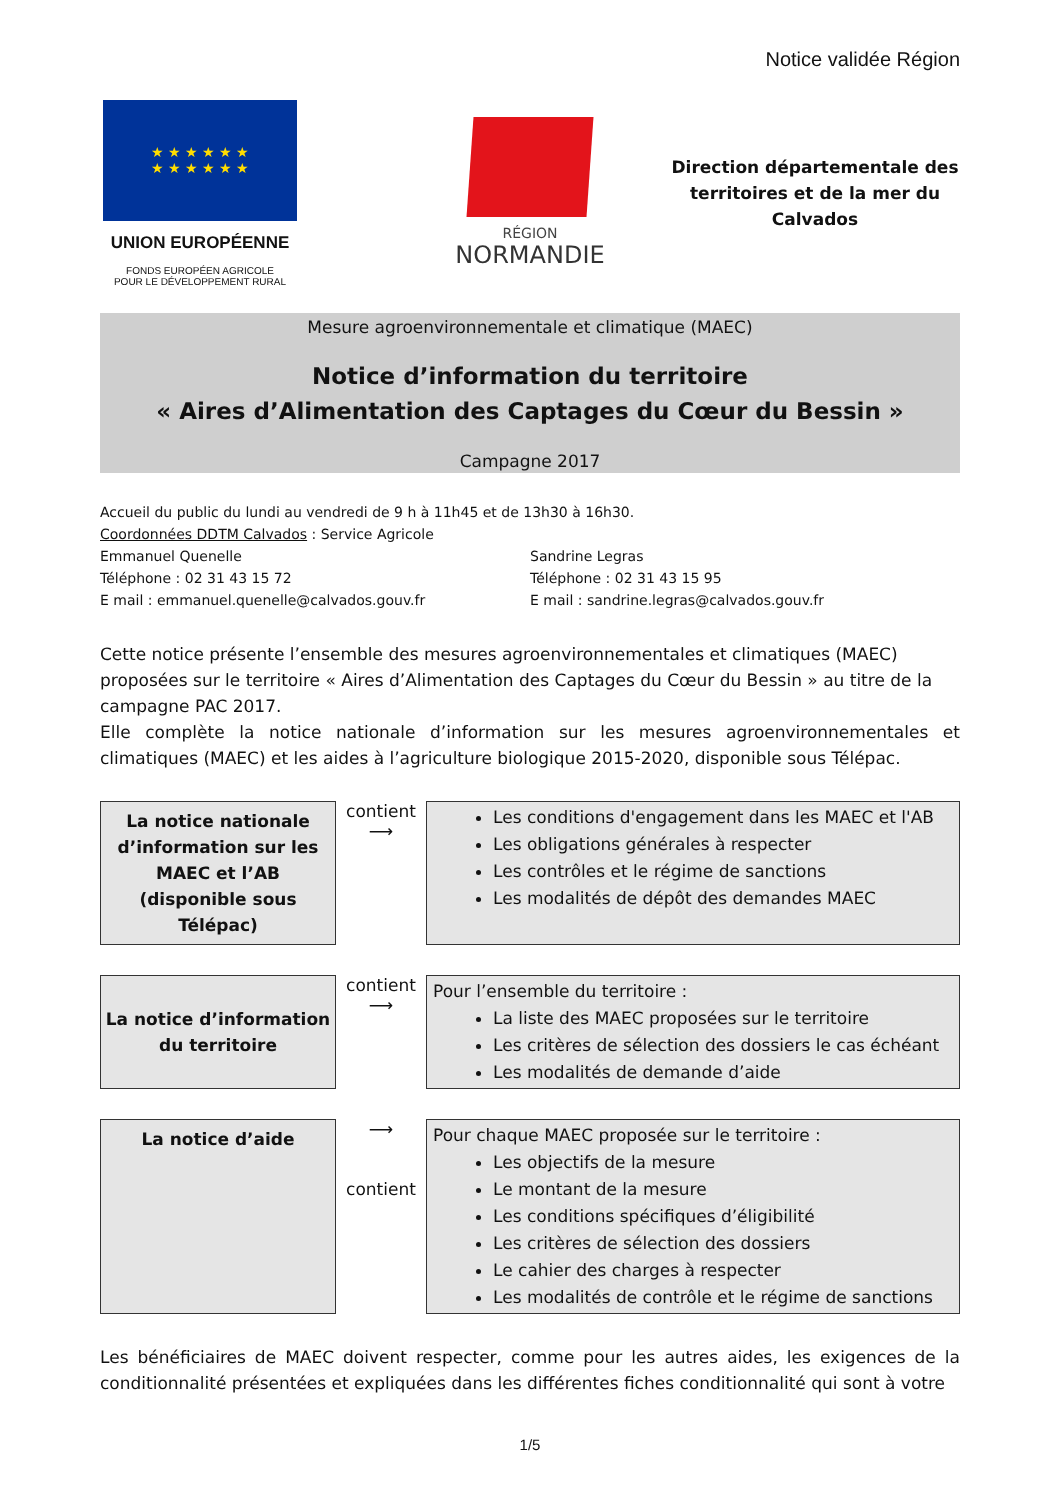Notice validée Région
★ ★ ★ ★ ★ ★
★ ★ ★ ★ ★ ★
UNION EUROPÉENNE
FONDS EUROPÉEN AGRICOLE
POUR LE DÉVELOPPEMENT RURAL
RÉGION
NORMANDIE
Direction départementale des territoires et de la mer du Calvados
Mesure agroenvironnementale et climatique (MAEC)
Notice d’information du territoire
« Aires d’Alimentation des Captages du Cœur du Bessin »
Campagne 2017
Accueil du public du lundi au vendredi de 9 h à 11h45 et de 13h30 à 16h30.
Coordonnées DDTM Calvados : Service Agricole
Emmanuel Quenelle
Téléphone : 02 31 43 15 72
E mail : emmanuel.quenelle@calvados.gouv.fr
Sandrine Legras
Téléphone : 02 31 43 15 95
E mail : sandrine.legras@calvados.gouv.fr
Cette notice présente l’ensemble des mesures agroenvironnementales et climatiques (MAEC) proposées sur le territoire « Aires d’Alimentation des Captages du Cœur du Bessin » au titre de la campagne PAC 2017.
Elle complète la notice nationale d’information sur les mesures agroenvironnementales et climatiques (MAEC) et les aides à l’agriculture biologique 2015-2020, disponible sous Télépac.
La notice nationale d’information sur les MAEC et l’AB (disponible sous Télépac)
contient
⟶
Les conditions d'engagement dans les MAEC et l'AB
Les obligations générales à respecter
Les contrôles et le régime de sanctions
Les modalités de dépôt des demandes MAEC
La notice d’information du territoire
contient
⟶
Pour l’ensemble du territoire :
La liste des MAEC proposées sur le territoire
Les critères de sélection des dossiers le cas échéant
Les modalités de demande d’aide
La notice d’aide
⟶
contient
Pour chaque MAEC proposée sur le territoire :
Les objectifs de la mesure
Le montant de la mesure
Les conditions spécifiques d’éligibilité
Les critères de sélection des dossiers
Le cahier des charges à respecter
Les modalités de contrôle et le régime de sanctions
Les bénéficiaires de MAEC doivent respecter, comme pour les autres aides, les exigences de la conditionnalité présentées et expliquées dans les différentes fiches conditionnalité qui sont à votre
1/5